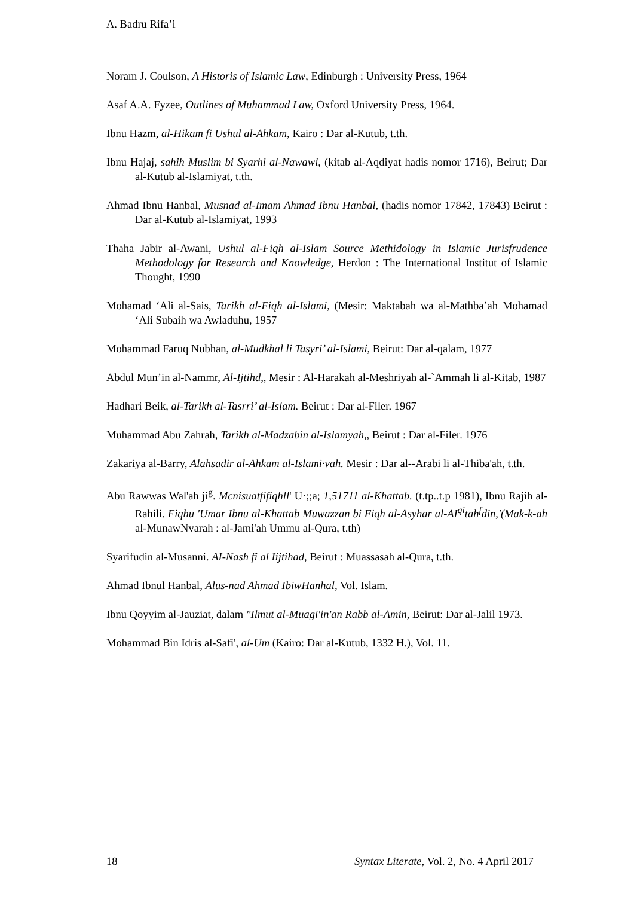A. Badru Rifa’i
Noram J. Coulson, A Historis of Islamic Law, Edinburgh : University Press, 1964
Asaf A.A. Fyzee, Outlines of Muhammad Law, Oxford University Press, 1964.
Ibnu Hazm, al-Hikam fi Ushul al-Ahkam, Kairo : Dar al-Kutub, t.th.
Ibnu Hajaj, sahih Muslim bi Syarhi al-Nawawi, (kitab al-Aqdiyat hadis nomor 1716), Beirut; Dar al-Kutub al-Islamiyat, t.th.
Ahmad Ibnu Hanbal, Musnad al-Imam Ahmad Ibnu Hanbal, (hadis nomor 17842, 17843) Beirut : Dar al-Kutub al-Islamiyat, 1993
Thaha Jabir al-Awani, Ushul al-Fiqh al-Islam Source Methidology in Islamic Jurisfrudence Methodology for Research and Knowledge, Herdon : The International Institut of Islamic Thought, 1990
Mohamad ‘Ali al-Sais, Tarikh al-Fiqh al-Islami, (Mesir: Maktabah wa al-Mathba’ah Mohamad ‘Ali Subaih wa Awladuhu, 1957
Mohammad Faruq Nubhan, al-Mudkhal li Tasyri’ al-Islami, Beirut: Dar al-qalam, 1977
Abdul Mun’in al-Nammr, Al-Ijtihd,, Mesir : Al-Harakah al-Meshriyah al-`Ammah li al-Kitab, 1987
Hadhari Beik, al-Tarikh al-Tasrri’ al-Islam. Beirut : Dar al-Filer. 1967
Muhammad Abu Zahrah, Tarikh al-Madzabin al-Islamyah,, Beirut : Dar al-Filer. 1976
Zakariya al-Barry, Alahsadir al-Ahkam al-Islami·vah. Mesir : Dar al--Arabi li al-Thiba'ah, t.th.
Abu Rawwas Wal'ah ji<sup>g</sup>. Mcnisuatfifiqhll' U·;;a; 1,51711 al-Khattab. (t.tp..t.p 1981), Ibnu Rajih al-Rahili. Fiqhu 'Umar Ibnu al-Khattab Muwazzan bi Fiqh al-Asyhar al-AI<sup>qi</sup>tah<sup>f</sup>din,'(Mak-k-ah al-MunawNvarah : al-Jami'ah Ummu al-Qura, t.th)
Syarifudin al-Musanni. AI-Nash fi al Iijtihad, Beirut : Muassasah al-Qura, t.th.
Ahmad Ibnul Hanbal, Alus-nad Ahmad IbiwHanhal, Vol. Islam.
Ibnu Qoyyim al-Jauziat, dalam "Ilmut al-Muagi'in'an Rabb al-Amin, Beirut: Dar al-Jalil 1973.
Mohammad Bin Idris al-Safi', al-Um (Kairo: Dar al-Kutub, 1332 H.), Vol. 11.
18 Syntax Literate, Vol. 2, No. 4 April 2017